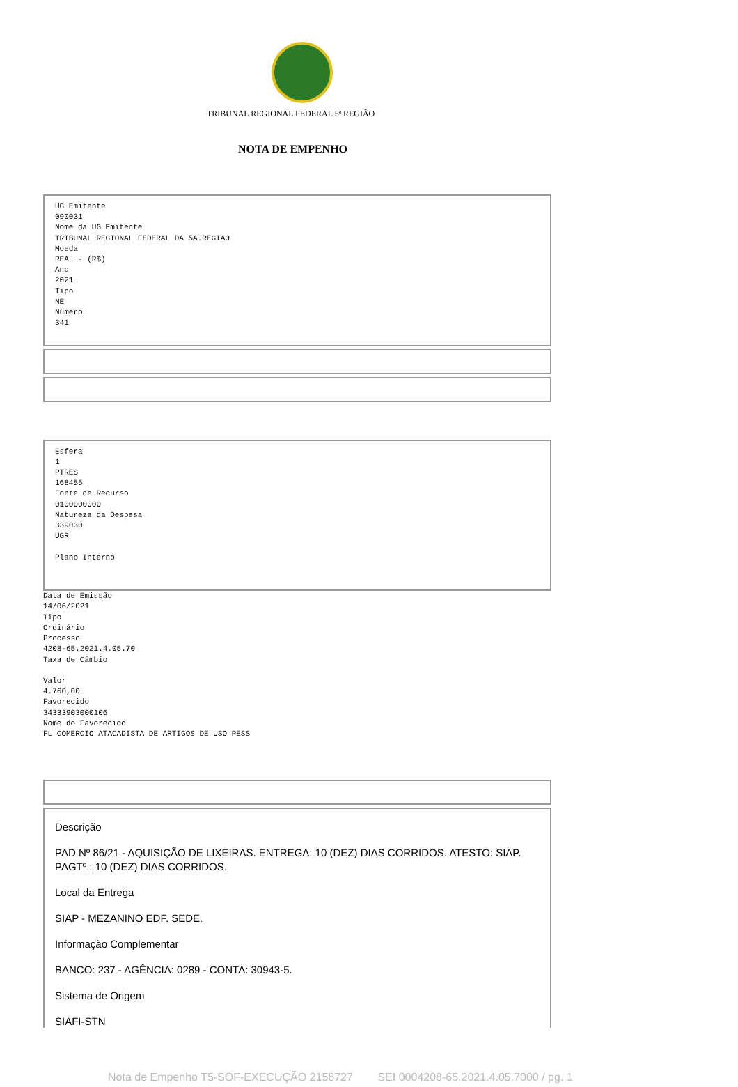TRIBUNAL REGIONAL FEDERAL 5ª REGIÃO
NOTA DE EMPENHO
UG Emitente
090031
Nome da UG Emitente
TRIBUNAL REGIONAL FEDERAL DA 5A.REGIAO
Moeda
REAL - (R$)
Ano
2021
Tipo
NE
Número
341
Esfera
1
PTRES
168455
Fonte de Recurso
0100000000
Natureza da Despesa
339030
UGR
Plano Interno
Data de Emissão
14/06/2021
Tipo
Ordinário
Processo
4208-65.2021.4.05.70
Taxa de Câmbio
Valor
4.760,00
Favorecido
34333903000106
Nome do Favorecido
FL COMERCIO ATACADISTA DE ARTIGOS DE USO PESS
Descrição
PAD Nº 86/21 - AQUISIÇÃO DE LIXEIRAS. ENTREGA: 10 (DEZ) DIAS CORRIDOS. ATESTO: SIAP. PAGTº.: 10 (DEZ) DIAS CORRIDOS.
Local da Entrega
SIAP - MEZANINO EDF. SEDE.
Informação Complementar
BANCO: 237 - AGÊNCIA: 0289 - CONTA: 30943-5.
Sistema de Origem
SIAFI-STN
Nota de Empenho T5-SOF-EXECUÇÃO 2158727 SEI 0004208-65.2021.4.05.7000 / pg. 1